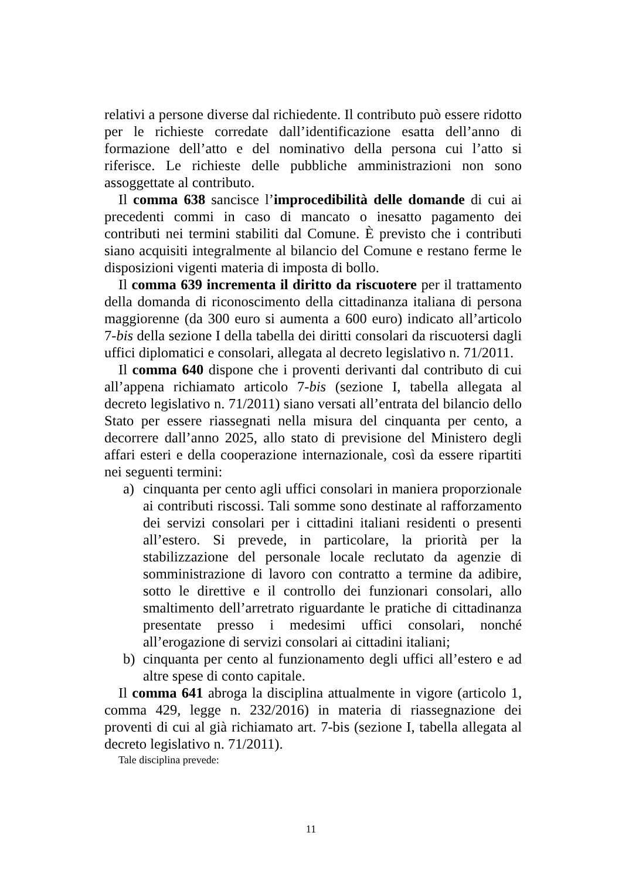relativi a persone diverse dal richiedente. Il contributo può essere ridotto per le richieste corredate dall’identificazione esatta dell’anno di formazione dell’atto e del nominativo della persona cui l’atto si riferisce. Le richieste delle pubbliche amministrazioni non sono assoggettate al contributo.
Il comma 638 sancisce l’improcedibilità delle domande di cui ai precedenti commi in caso di mancato o inesatto pagamento dei contributi nei termini stabiliti dal Comune. È previsto che i contributi siano acquisiti integralmente al bilancio del Comune e restano ferme le disposizioni vigenti materia di imposta di bollo.
Il comma 639 incrementa il diritto da riscuotere per il trattamento della domanda di riconoscimento della cittadinanza italiana di persona maggiorenne (da 300 euro si aumenta a 600 euro) indicato all’articolo 7-bis della sezione I della tabella dei diritti consolari da riscuotersi dagli uffici diplomatici e consolari, allegata al decreto legislativo n. 71/2011.
Il comma 640 dispone che i proventi derivanti dal contributo di cui all’appena richiamato articolo 7-bis (sezione I, tabella allegata al decreto legislativo n. 71/2011) siano versati all’entrata del bilancio dello Stato per essere riassegnati nella misura del cinquanta per cento, a decorrere dall’anno 2025, allo stato di previsione del Ministero degli affari esteri e della cooperazione internazionale, così da essere ripartiti nei seguenti termini:
a) cinquanta per cento agli uffici consolari in maniera proporzionale ai contributi riscossi. Tali somme sono destinate al rafforzamento dei servizi consolari per i cittadini italiani residenti o presenti all’estero. Si prevede, in particolare, la priorità per la stabilizzazione del personale locale reclutato da agenzie di somministrazione di lavoro con contratto a termine da adibire, sotto le direttive e il controllo dei funzionari consolari, allo smaltimento dell’arretrato riguardante le pratiche di cittadinanza presentate presso i medesimi uffici consolari, nonché all’erogazione di servizi consolari ai cittadini italiani;
b) cinquanta per cento al funzionamento degli uffici all’estero e ad altre spese di conto capitale.
Il comma 641 abroga la disciplina attualmente in vigore (articolo 1, comma 429, legge n. 232/2016) in materia di riassegnazione dei proventi di cui al già richiamato art. 7-bis (sezione I, tabella allegata al decreto legislativo n. 71/2011).
Tale disciplina prevede:
11